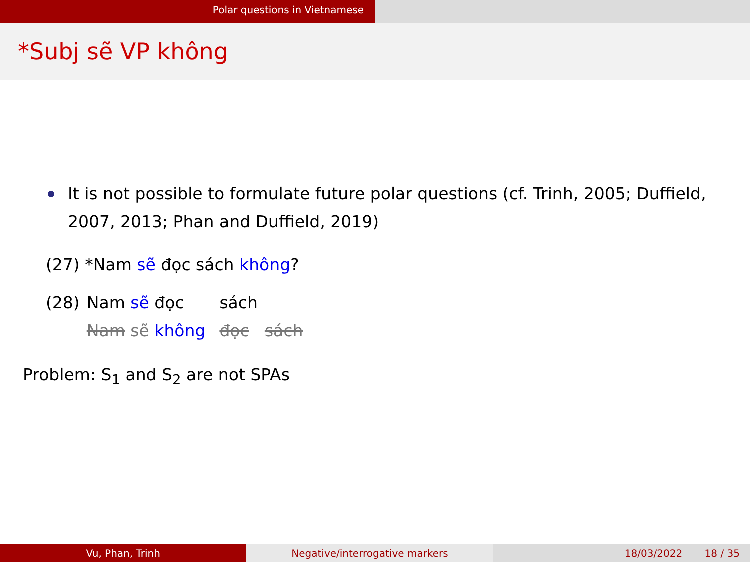Polar questions in Vietnamese
*Subj sẽ VP không
It is not possible to formulate future polar questions (cf. Trinh, 2005; Duffield, 2007, 2013; Phan and Duffield, 2019)
(27) *Nam sẽ đọc sách không?
| (28) | Nam sẽ đọc | | sách | |
| | Nam sẽ không | | đọc | sách |
Problem: S<sub>1</sub> and S<sub>2</sub> are not SPAs
Vu, Phan, Trinh Negative/interrogative markers 18/03/2022 18 / 35